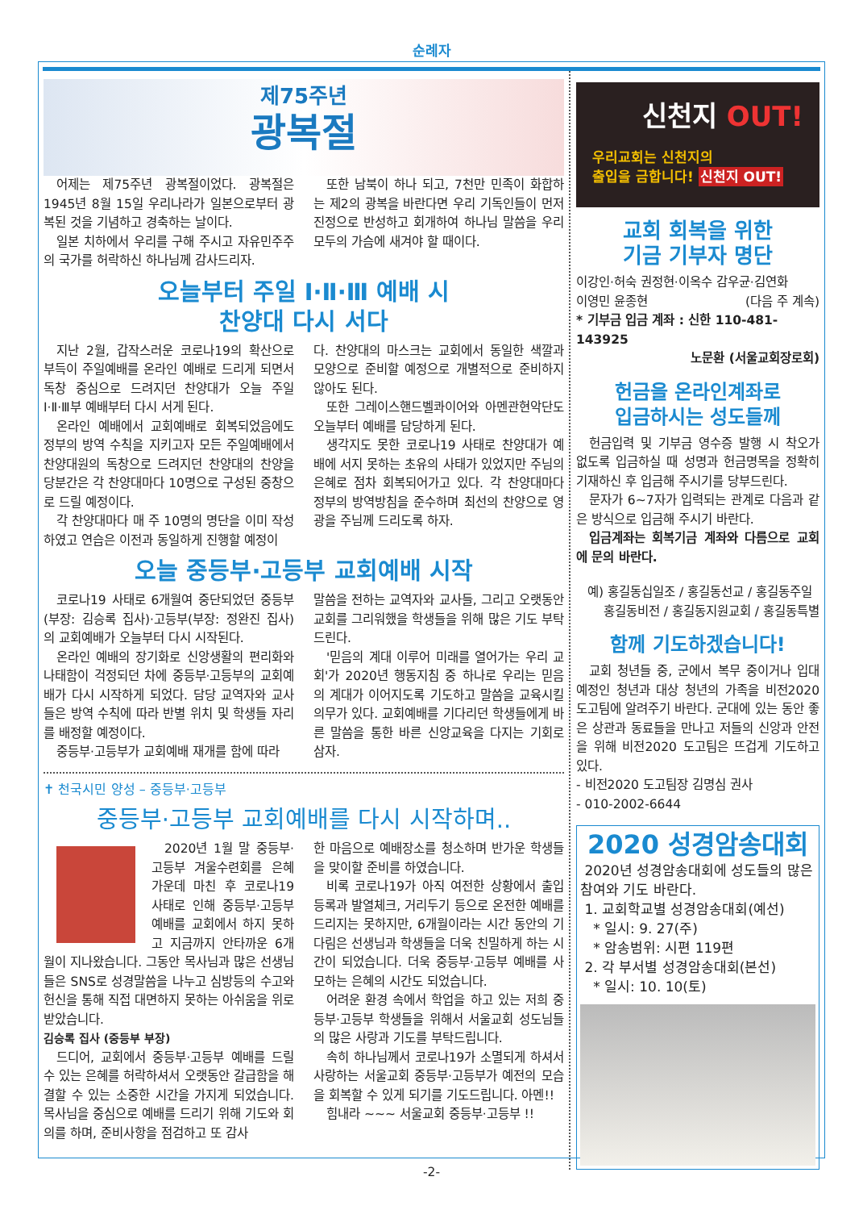순례자
제75주년
광복절
어제는 제75주년 광복절이었다. 광복절은 1945년 8월 15일 우리나라가 일본으로부터 광복된 것을 기념하고 경축하는 날이다.
일본 치하에서 우리를 구해 주시고 자유민주주의 국가를 허락하신 하나님께 감사드리자.
또한 남북이 하나 되고, 7천만 민족이 화합하는 제2의 광복을 바란다면 우리 기독인들이 먼저 진정으로 반성하고 회개하여 하나님 말씀을 우리 모두의 가슴에 새겨야 할 때이다.
오늘부터 주일 Ⅰ·Ⅱ·Ⅲ 예배 시
찬양대 다시 서다
지난 2월, 갑작스러운 코로나19의 확산으로 부득이 주일예배를 온라인 예배로 드리게 되면서 독창 중심으로 드려지던 찬양대가 오늘 주일 Ⅰ·Ⅱ·Ⅲ부 예배부터 다시 서게 된다.
온라인 예배에서 교회예배로 회복되었음에도 정부의 방역 수칙을 지키고자 모든 주일예배에서 찬양대원의 독창으로 드려지던 찬양대의 찬양을 당분간은 각 찬양대마다 10명으로 구성된 중창으로 드릴 예정이다.
각 찬양대마다 매 주 10명의 명단을 이미 작성하였고 연습은 이전과 동일하게 진행할 예정이
다. 찬양대의 마스크는 교회에서 동일한 색깔과 모양으로 준비할 예정으로 개별적으로 준비하지 않아도 된다.
또한 그레이스핸드벨콰이어와 아멘관현악단도 오늘부터 예배를 담당하게 된다.
생각지도 못한 코로나19 사태로 찬양대가 예배에 서지 못하는 초유의 사태가 있었지만 주님의 은혜로 점차 회복되어가고 있다. 각 찬양대마다 정부의 방역방침을 준수하며 최선의 찬양으로 영광을 주님께 드리도록 하자.
오늘 중등부·고등부 교회예배 시작
코로나19 사태로 6개월여 중단되었던 중등부(부장: 김승록 집사)·고등부(부장: 정완진 집사)의 교회예배가 오늘부터 다시 시작된다.
온라인 예배의 장기화로 신앙생활의 편리화와 나태함이 걱정되던 차에 중등부·고등부의 교회예배가 다시 시작하게 되었다. 담당 교역자와 교사들은 방역 수칙에 따라 반별 위치 및 학생들 자리를 배정할 예정이다.
중등부·고등부가 교회예배 재개를 함에 따라
말씀을 전하는 교역자와 교사들, 그리고 오랫동안 교회를 그리워했을 학생들을 위해 많은 기도 부탁드린다.
'믿음의 계대 이루어 미래를 열어가는 우리 교회'가 2020년 행동지침 중 하나로 우리는 믿음의 계대가 이어지도록 기도하고 말씀을 교육시킬 의무가 있다. 교회예배를 기다리던 학생들에게 바른 말씀을 통한 바른 신앙교육을 다지는 기회로 삼자.
✝ 천국시민 양성 – 중등부·고등부
중등부·고등부 교회예배를 다시 시작하며..
2020년 1월 말 중등부·고등부 겨울수련회를 은혜 가운데 마친 후 코로나19 사태로 인해 중등부·고등부 예배를 교회에서 하지 못하고 지금까지 안타까운 6개월이 지나왔습니다. 그동안 목사님과 많은 선생님들은 SNS로 성경말씀을 나누고 심방등의 수고와 헌신을 통해 직접 대면하지 못하는 아쉬움을 위로 받았습니다.
김승록 집사 (중등부 부장)
드디어, 교회에서 중등부·고등부 예배를 드릴 수 있는 은혜를 허락하셔서 오랫동안 갈급함을 해결할 수 있는 소중한 시간을 가지게 되었습니다. 목사님을 중심으로 예배를 드리기 위해 기도와 회의를 하며, 준비사항을 점검하고 또 감사
한 마음으로 예배장소를 청소하며 반가운 학생들을 맞이할 준비를 하였습니다.
비록 코로나19가 아직 여전한 상황에서 출입등록과 발열체크, 거리두기 등으로 온전한 예배를 드리지는 못하지만, 6개월이라는 시간 동안의 기다림은 선생님과 학생들을 더욱 친밀하게 하는 시간이 되었습니다. 더욱 중등부·고등부 예배를 사모하는 은혜의 시간도 되었습니다.
어려운 환경 속에서 학업을 하고 있는 저희 중등부·고등부 학생들을 위해서 서울교회 성도님들의 많은 사랑과 기도를 부탁드립니다.
속히 하나님께서 코로나19가 소멸되게 하셔서 사랑하는 서울교회 중등부·고등부가 예전의 모습을 회복할 수 있게 되기를 기도드립니다. 아멘!!
힘내라 ~~~ 서울교회 중등부·고등부 !!
신천지 OUT!
우리교회는 신천지의
출입을 금합니다! 신천지 OUT!
교회 회복을 위한
기금 기부자 명단
이강인·허숙 권정현·이옥수 감우균·김연화
이영민 윤종현 (다음 주 계속)
* 기부금 입금 계좌 : 신한 110-481-143925
노문환 (서울교회장로회)
헌금을 온라인계좌로
입금하시는 성도들께
헌금입력 및 기부금 영수증 발행 시 착오가 없도록 입금하실 때 성명과 헌금명목을 정확히 기재하신 후 입금해 주시기를 당부드린다.
문자가 6~7자가 입력되는 관계로 다음과 같은 방식으로 입금해 주시기 바란다.
입금계좌는 회복기금 계좌와 다름으로 교회에 문의 바란다.
예) 홍길동십일조 / 홍길동선교 / 홍길동주일
홍길동비전 / 홍길동지원교회 / 홍길동특별
함께 기도하겠습니다!
교회 청년들 중, 군에서 복무 중이거나 입대 예정인 청년과 대상 청년의 가족을 비전2020 도고팀에 알려주기 바란다. 군대에 있는 동안 좋은 상관과 동료들을 만나고 저들의 신앙과 안전을 위해 비전2020 도고팀은 뜨겁게 기도하고 있다.
- 비전2020 도고팀장 김명심 권사
- 010-2002-6644
2020 성경암송대회
2020년 성경암송대회에 성도들의 많은 참여와 기도 바란다.
1. 교회학교별 성경암송대회(예선)
* 일시: 9. 27(주)
* 암송범위: 시편 119편
2. 각 부서별 성경암송대회(본선)
* 일시: 10. 10(토)
-2-